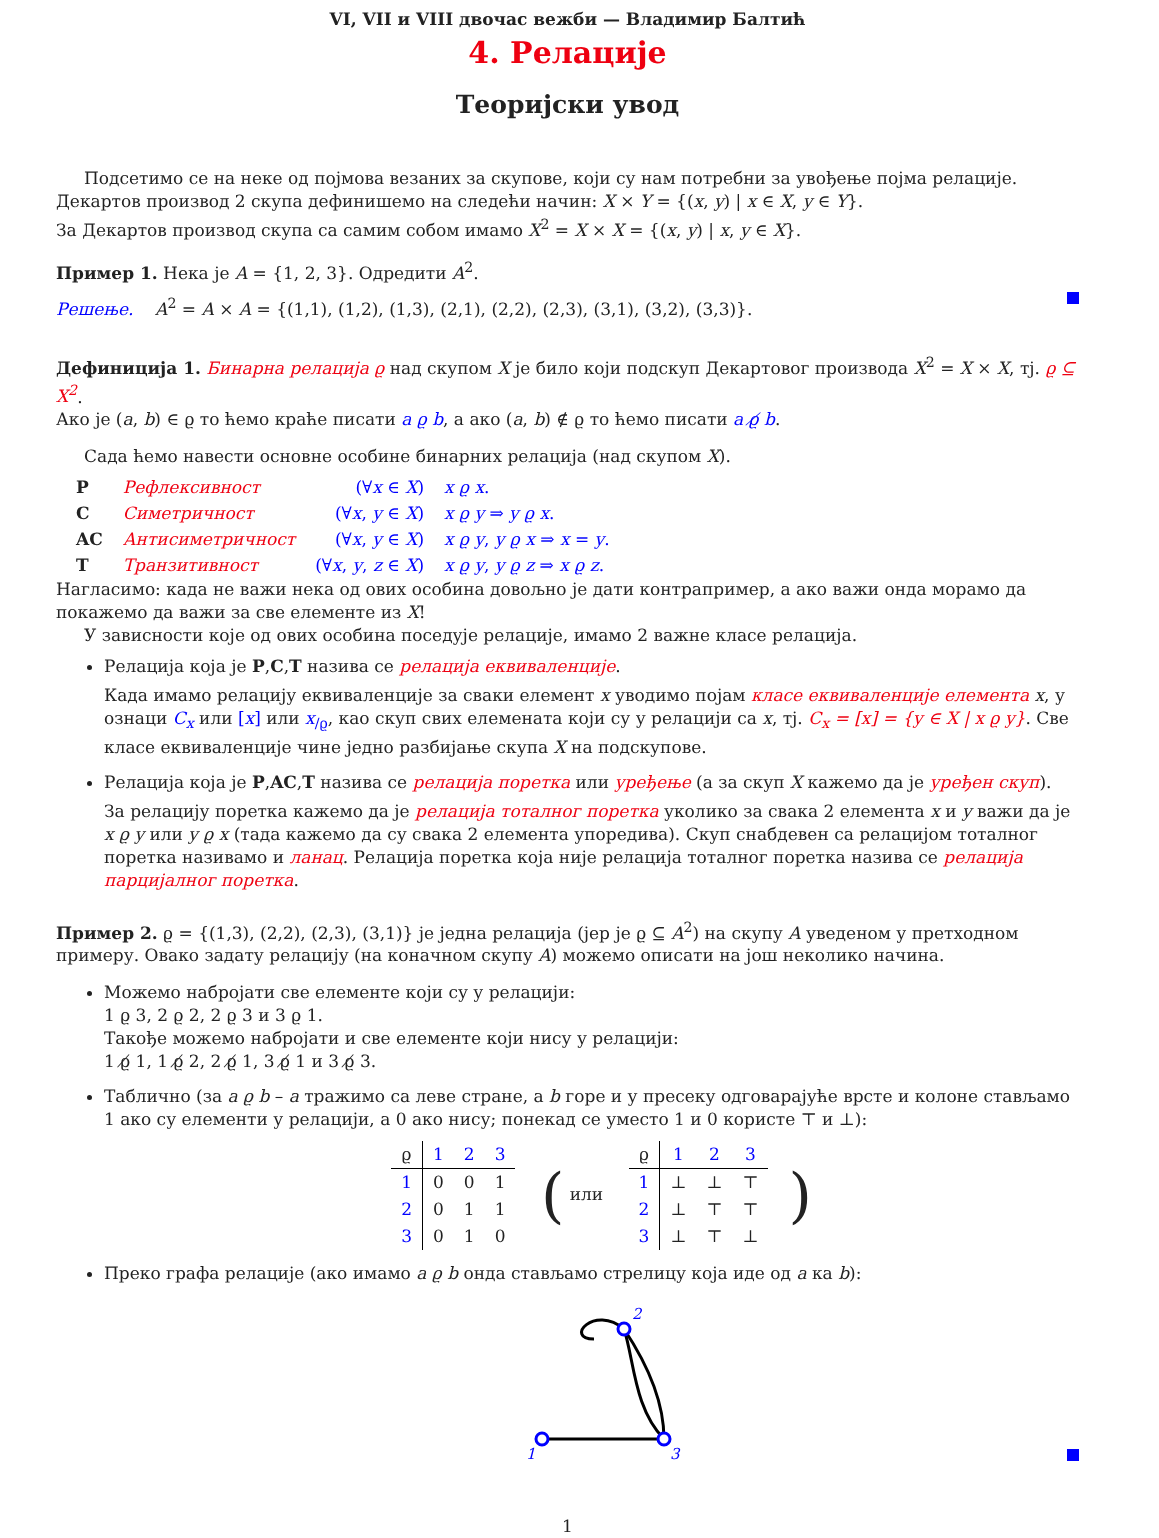VI, VII и VIII двочас вежби — Владимир Балтић
4. Релације
Теоријски увод
Подсетимо се на неке од појмова везаних за скупове, који су нам потребни за увођење појма релације.
Декартов производ 2 скупа дефинишемо на следећи начин: X × Y = {(x, y) | x ∈ X, y ∈ Y}.
За Декартов производ скупа са самим собом имамо X<sup>2</sup> = X × X = {(x, y) | x, y ∈ X}.
Пример 1. Нека је A = {1, 2, 3}. Одредити A<sup>2</sup>.
Решење. A<sup>2</sup> = A × A = {(1,1), (1,2), (1,3), (2,1), (2,2), (2,3), (3,1), (3,2), (3,3)}.
Дефиниција 1. Бинарна релација ϱ над скупом X је било који подскуп Декартовог производа X<sup>2</sup> = X × X, тј. ϱ ⊆ X<sup>2</sup>.
Ако је (a, b) ∈ ϱ то ћемо краће писати a ϱ b, а ако (a, b) ∉ ϱ то ћемо писати a ϱ̸ b.
Сада ћемо навести основне особине бинарних релација (над скупом X).
| P | Рефлексивност | (∀ x ∈ X ) | x ϱ x . |
| C | Симетричност | (∀ x , y ∈ X ) | x ϱ y ⇒ y ϱ x . |
| AC | Антисиметричност | (∀ x , y ∈ X ) | x ϱ y , y ϱ x ⇒ x = y . |
| T | Транзитивност | (∀ x , y , z ∈ X ) | x ϱ y , y ϱ z ⇒ x ϱ z . |
Нагласимо: када не важи нека од ових особина довољно је дати контрапример, а ако важи онда морамо да покажемо да важи за све елементе из X!
У зависности које од ових особина поседује релације, имамо 2 важне класе релација.
Релација која је P,C,T назива се релација еквиваленције.
Када имамо релацију еквиваленције за сваки елемент x уводимо појам класе еквиваленције елемента x, у ознаци C<sub>x</sub> или [x] или x<sub>/ϱ</sub>, као скуп свих елемената који су у релацији са x, тј. C<sub>x</sub> = [x] = {y ∈ X | x ϱ y}. Све класе еквиваленције чине једно разбијање скупа X на подскупове.
Релација која је P,AC,T назива се релација поретка или уређење (а за скуп X кажемо да је уређен скуп).
За релацију поретка кажемо да је релација тоталног поретка уколико за свака 2 елемента x и y важи да је x ϱ y или y ϱ x (тада кажемо да су свака 2 елемента упоредива). Скуп снабдевен са релацијом тоталног поретка називамо и ланац. Релација поретка која није релација тоталног поретка назива се релација парцијалног поретка.
Пример 2. ϱ = {(1,3), (2,2), (2,3), (3,1)} је једна релација (јер је ϱ ⊆ A<sup>2</sup>) на скупу A уведеном у претходном примеру. Овако задату релацију (на коначном скупу A) можемо описати на још неколико начина.
Можемо набројати све елементе који су у релацији:
1 ϱ 3, 2 ϱ 2, 2 ϱ 3 и 3 ϱ 1.
Такође можемо набројати и све елементе који нису у релацији:
1 ϱ̸ 1, 1 ϱ̸ 2, 2 ϱ̸ 1, 3 ϱ̸ 1 и 3 ϱ̸ 3.
Таблично (за a ϱ b – a тражимо са леве стране, а b горе и у пресеку одговарајуће врсте и колоне стављамо 1 ако су елементи у релацији, а 0 ако нису; понекад се уместо 1 и 0 користе ⊤ и ⊥):
| ϱ | 1 | 2 | 3 |
| --- | --- | --- | --- |
| 1 | 0 | 0 | 1 |
| 2 | 0 | 1 | 1 |
| 3 | 0 | 1 | 0 |
( или
| ϱ | 1 | 2 | 3 |
| --- | --- | --- | --- |
| 1 | ⊥ | ⊥ | ⊤ |
| 2 | ⊥ | ⊤ | ⊤ |
| 3 | ⊥ | ⊤ | ⊥ |
)
Преко графа релације (ако имамо a ϱ b онда стављамо стрелицу која иде од a ка b):
2
1
3
1